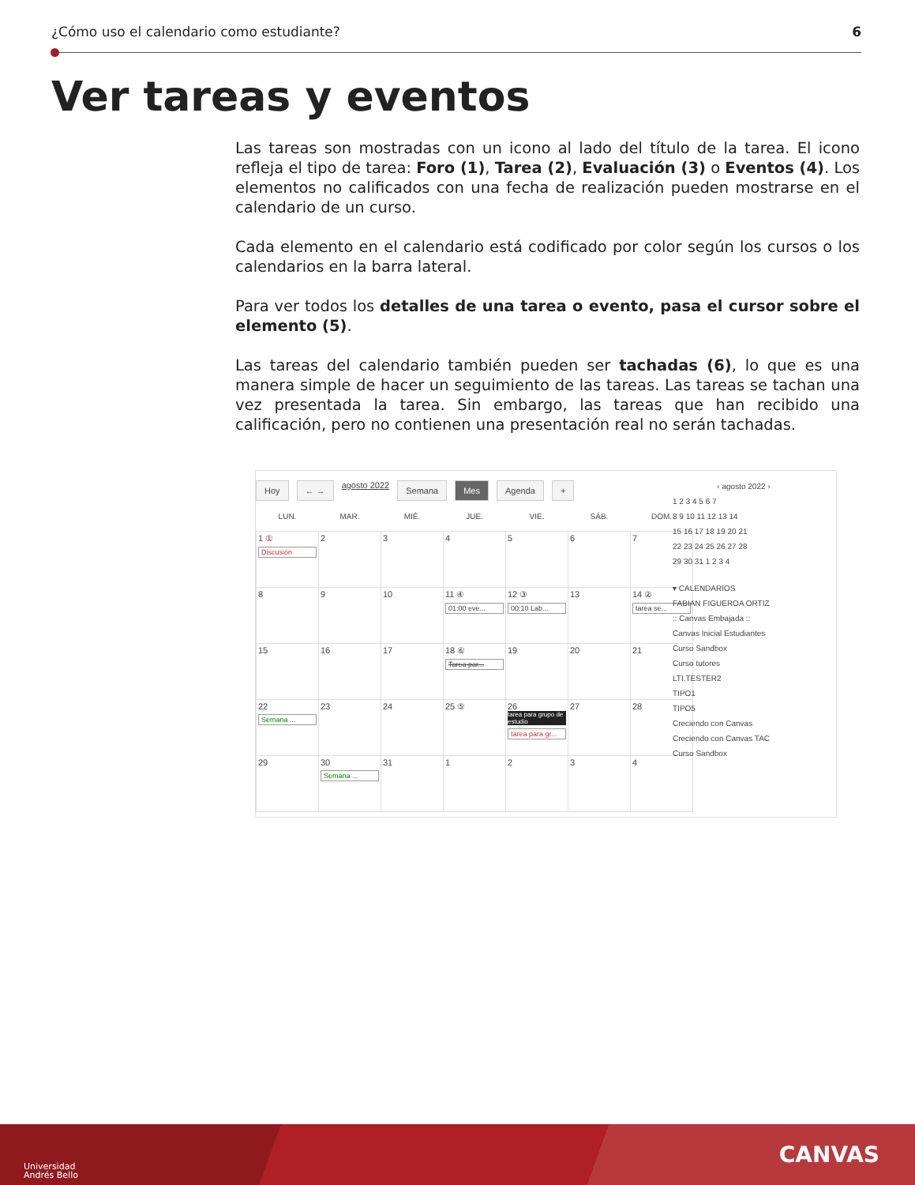¿Cómo uso el calendario como estudiante? 6
Ver tareas y eventos
Las tareas son mostradas con un icono al lado del título de la tarea. El icono refleja el tipo de tarea: Foro (1), Tarea (2), Evaluación (3) o Eventos (4). Los elementos no calificados con una fecha de realización pueden mostrarse en el calendario de un curso.
Cada elemento en el calendario está codificado por color según los cursos o los calendarios en la barra lateral.
Para ver todos los detalles de una tarea o evento, pasa el cursor sobre el elemento (5).
Las tareas del calendario también pueden ser tachadas (6), lo que es una manera simple de hacer un seguimiento de las tareas. Las tareas se tachan una vez presentada la tarea. Sin embargo, las tareas que han recibido una calificación, pero no contienen una presentación real no serán tachadas.
Hoy ← → agosto 2022 Semana Mes Agenda +
| LUN. | MAR. | MIÉ. | JUE. | VIE. | SÁB. | DOM. |
| --- | --- | --- | --- | --- | --- | --- |
| 1 ① Discusión | 2 | 3 | 4 | 5 | 6 | 7 |
| 8 | 9 | 10 | 11 ④ 01:00 eve... | 12 ③ 00:10 Lab... | 13 | 14 ② tarea se... |
| 15 | 16 | 17 | 18 ⑥ Tarea par... | 19 | 20 | 21 |
| 22 Semana ... | 23 | 24 | 25 ⑤ | 26 tarea para grupo de estudio tarea para gr... | 27 | 28 |
| 29 | 30 Semana ... | 31 | 1 | 2 | 3 | 4 |
‹ agosto 2022 ›
1 2 3 4 5 6 7
8 9 10 11 12 13 14
15 16 17 18 19 20 21
22 23 24 25 26 27 28
29 30 31 1 2 3 4
▾ CALENDARIOS
FABIAN FIGUEROA ORTIZ
:: Canvas Embajada ::
Canvas Inicial Estudiantes
Curso Sandbox
Curso tutores
LTI.TESTER2
TIPO1
TIPO5
Creciendo con Canvas
Creciendo con Canvas TAC
Curso Sandbox
Universidad
Andrés Bello
CANVAS